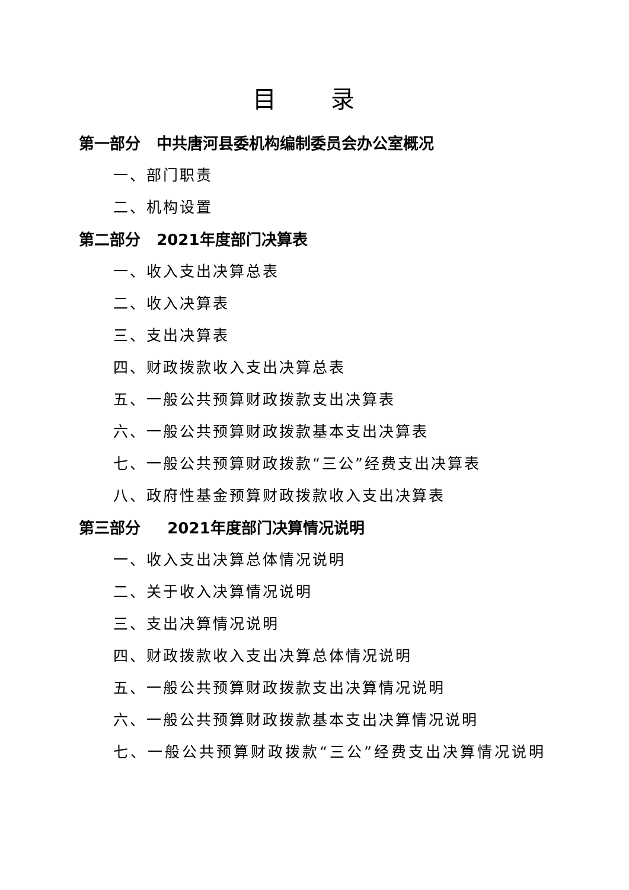目 录
第一部分 中共唐河县委机构编制委员会办公室概况
一、部门职责
二、机构设置
第二部分 2021年度部门决算表
一、收入支出决算总表
二、收入决算表
三、支出决算表
四、财政拨款收入支出决算总表
五、一般公共预算财政拨款支出决算表
六、一般公共预算财政拨款基本支出决算表
七、一般公共预算财政拨款“三公”经费支出决算表
八、政府性基金预算财政拨款收入支出决算表
第三部分 2021年度部门决算情况说明
一、收入支出决算总体情况说明
二、关于收入决算情况说明
三、支出决算情况说明
四、财政拨款收入支出决算总体情况说明
五、一般公共预算财政拨款支出决算情况说明
六、一般公共预算财政拨款基本支出决算情况说明
七、一般公共预算财政拨款“三公”经费支出决算情况说明